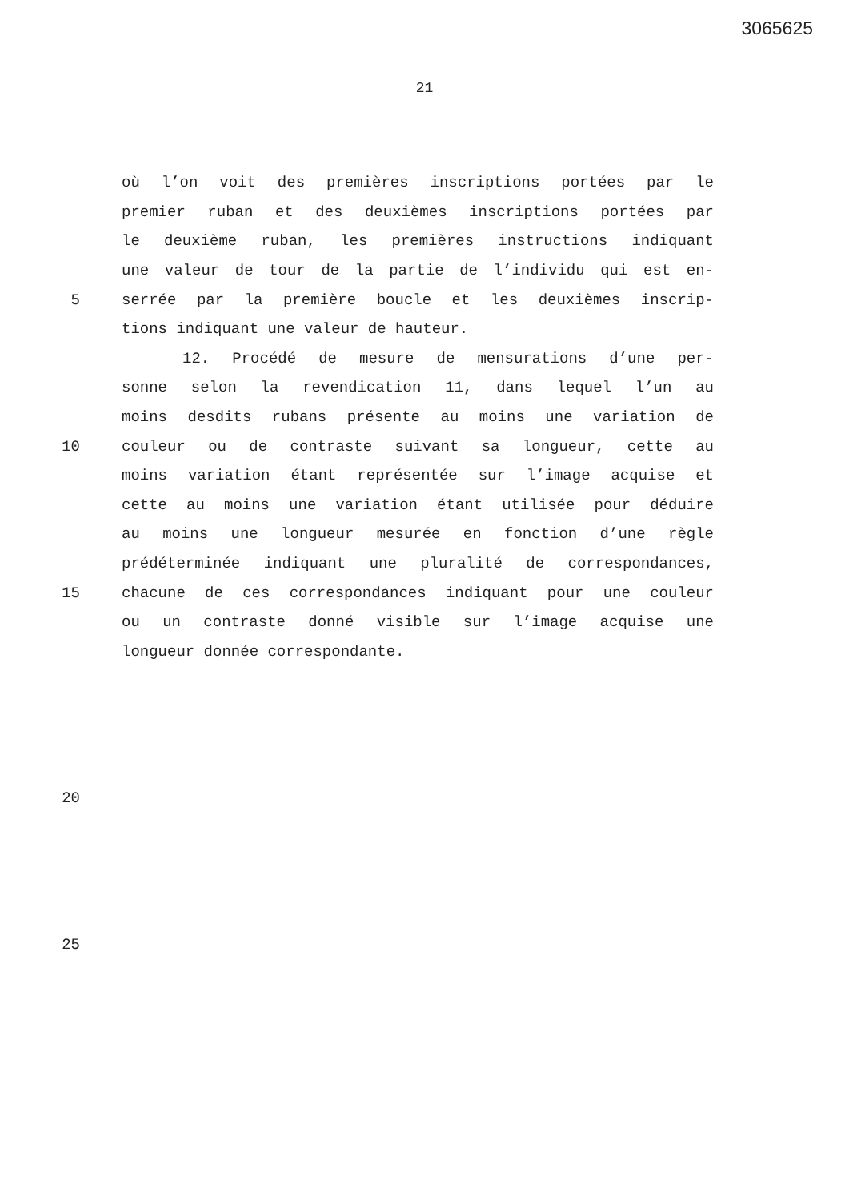3065625
21
où l’on voit des premières inscriptions portées par le
premier ruban et des deuxièmes inscriptions portées par
le deuxième ruban, les premières instructions indiquant
une valeur de tour de la partie de l’individu qui est en-
5 serrée par la première boucle et les deuxièmes inscrip-
tions indiquant une valeur de hauteur.
12. Procédé de mesure de mensurations d’une per-
sonne selon la revendication 11, dans lequel l’un au
moins desdits rubans présente au moins une variation de
10 couleur ou de contraste suivant sa longueur, cette au
moins variation étant représentée sur l’image acquise et
cette au moins une variation étant utilisée pour déduire
au moins une longueur mesurée en fonction d’une règle
prédéterminée indiquant une pluralité de correspondances,
15 chacune de ces correspondances indiquant pour une couleur
ou un contraste donné visible sur l’image acquise une
longueur donnée correspondante.
20
25